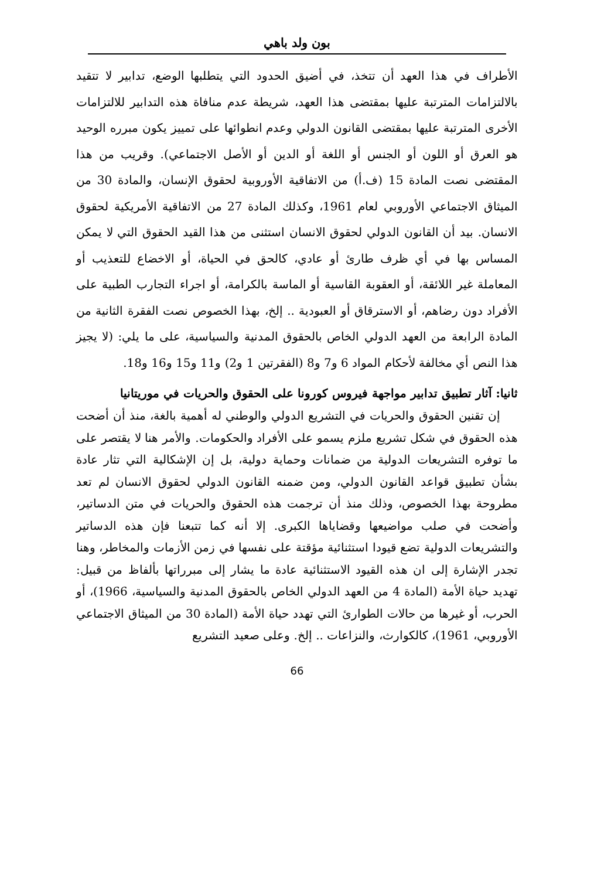بون ولد باهي
الأطراف في هذا العهد أن تتخذ، في أضيق الحدود التي يتطلبها الوضع، تدابير لا تتقيد بالالتزامات المترتبة عليها بمقتضى هذا العهد، شريطة عدم منافاة هذه التدابير للالتزامات الأخرى المترتبة عليها بمقتضى القانون الدولي وعدم انطوائها على تمييز يكون مبرره الوحيد هو العرق أو اللون أو الجنس أو اللغة أو الدين أو الأصل الاجتماعي). وقريب من هذا المقتضى نصت المادة 15 (ف.أ) من الاتفاقية الأوروبية لحقوق الإنسان، والمادة 30 من الميثاق الاجتماعي الأوروبي لعام 1961، وكذلك المادة 27 من الاتفاقية الأمريكية لحقوق الانسان. بيد أن القانون الدولي لحقوق الانسان استثنى من هذا القيد الحقوق التي لا يمكن المساس بها في أي ظرف طارئ أو عادي، كالحق في الحياة، أو الاخضاع للتعذيب أو المعاملة غير اللائقة، أو العقوبة القاسية أو الماسة بالكرامة، أو اجراء التجارب الطبية على الأفراد دون رضاهم، أو الاسترقاق أو العبودية .. إلخ، بهذا الخصوص نصت الفقرة الثانية من المادة الرابعة من العهد الدولي الخاص بالحقوق المدنية والسياسية، على ما يلي: (لا يجيز هذا النص أي مخالفة لأحكام المواد 6 و7 و8 (الفقرتين 1 و2) و11 و15 و16 و18.
ثانيا: آثار تطبيق تدابير مواجهة فيروس كورونا على الحقوق والحريات في موريتانيا
إن تقنين الحقوق والحريات في التشريع الدولي والوطني له أهمية بالغة، منذ أن أضحت هذه الحقوق في شكل تشريع ملزم يسمو على الأفراد والحكومات. والأمر هنا لا يقتصر على ما توفره التشريعات الدولية من ضمانات وحماية دولية، بل إن الإشكالية التي تثار عادة بشأن تطبيق قواعد القانون الدولي، ومن ضمنه القانون الدولي لحقوق الانسان لم تعد مطروحة بهذا الخصوص، وذلك منذ أن ترجمت هذه الحقوق والحريات في متن الدساتير، وأضحت في صلب مواضيعها وقضاياها الكبرى. إلا أنه كما تتبعنا فإن هذه الدساتير والتشريعات الدولية تضع قيودا استثنائية مؤقتة على نفسها في زمن الأزمات والمخاطر، وهنا تجدر الإشارة إلى ان هذه القيود الاستثنائية عادة ما يشار إلى مبرراتها بألفاظ من قبيل: تهديد حياة الأمة (المادة 4 من العهد الدولي الخاص بالحقوق المدنية والسياسية، 1966)، أو الحرب، أو غيرها من حالات الطوارئ التي تهدد حياة الأمة (المادة 30 من الميثاق الاجتماعي الأوروبي، 1961)، كالكوارث، والنزاعات .. إلخ. وعلى صعيد التشريع
66